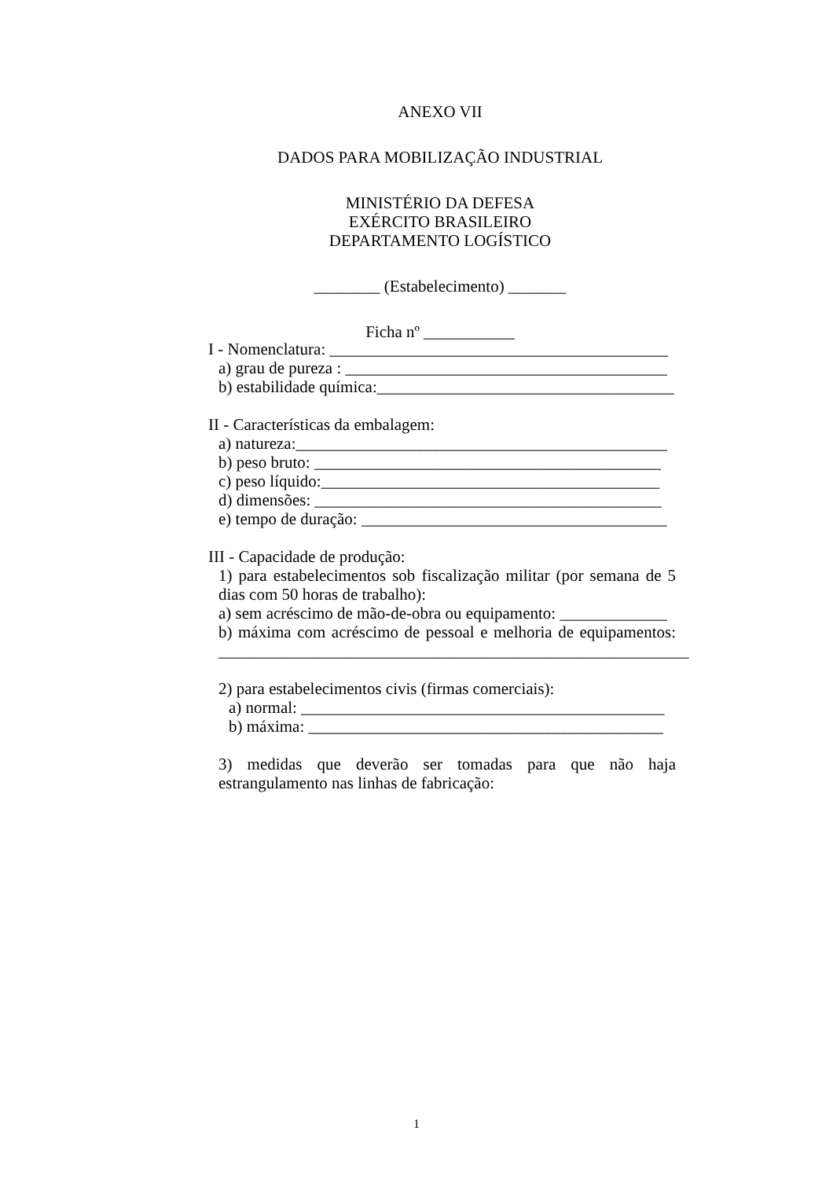ANEXO VII
DADOS PARA MOBILIZAÇÃO INDUSTRIAL
MINISTÉRIO DA DEFESA
EXÉRCITO BRASILEIRO
DEPARTAMENTO LOGÍSTICO
________ (Estabelecimento) _______
Ficha nº ___________
I - Nomenclatura: _________________________________________
a) grau de pureza : _______________________________________
b) estabilidade química:____________________________________
II - Características da embalagem:
a) natureza:_____________________________________________
b) peso bruto: __________________________________________
c) peso líquido:_________________________________________
d) dimensões: __________________________________________
e) tempo de duração: _____________________________________
III - Capacidade de produção:
1) para estabelecimentos sob fiscalização militar (por semana de 5 dias com 50 horas de trabalho):
a) sem acréscimo de mão-de-obra ou equipamento: _____________
b) máxima com acréscimo de pessoal e melhoria de equipamentos: _________________________________________________________
2) para estabelecimentos civis (firmas comerciais):
a) normal: ____________________________________________
b) máxima: ___________________________________________
3) medidas que deverão ser tomadas para que não haja estrangulamento nas linhas de fabricação:
1